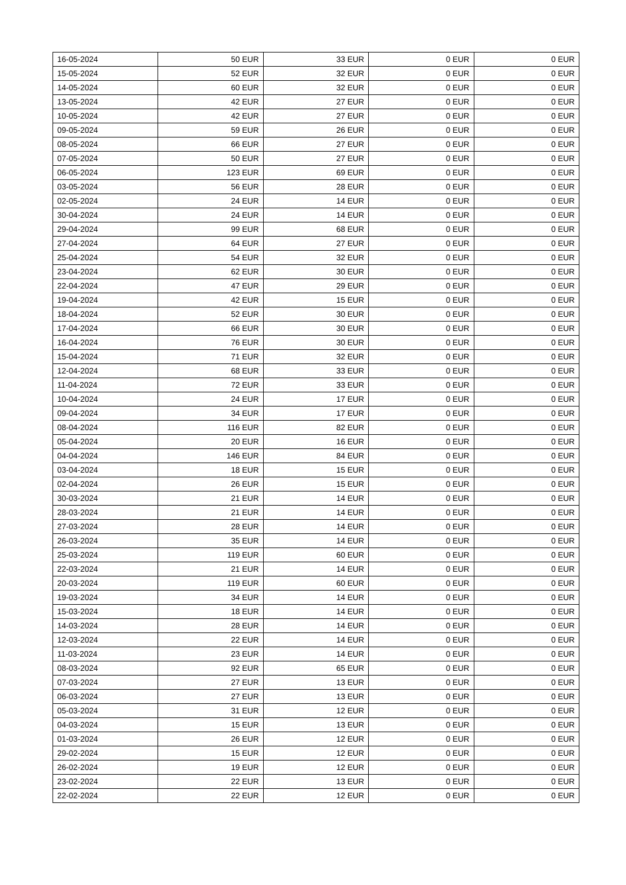| 16-05-2024 | 50 EUR | 33 EUR | 0 EUR | 0 EUR |
| 15-05-2024 | 52 EUR | 32 EUR | 0 EUR | 0 EUR |
| 14-05-2024 | 60 EUR | 32 EUR | 0 EUR | 0 EUR |
| 13-05-2024 | 42 EUR | 27 EUR | 0 EUR | 0 EUR |
| 10-05-2024 | 42 EUR | 27 EUR | 0 EUR | 0 EUR |
| 09-05-2024 | 59 EUR | 26 EUR | 0 EUR | 0 EUR |
| 08-05-2024 | 66 EUR | 27 EUR | 0 EUR | 0 EUR |
| 07-05-2024 | 50 EUR | 27 EUR | 0 EUR | 0 EUR |
| 06-05-2024 | 123 EUR | 69 EUR | 0 EUR | 0 EUR |
| 03-05-2024 | 56 EUR | 28 EUR | 0 EUR | 0 EUR |
| 02-05-2024 | 24 EUR | 14 EUR | 0 EUR | 0 EUR |
| 30-04-2024 | 24 EUR | 14 EUR | 0 EUR | 0 EUR |
| 29-04-2024 | 99 EUR | 68 EUR | 0 EUR | 0 EUR |
| 27-04-2024 | 64 EUR | 27 EUR | 0 EUR | 0 EUR |
| 25-04-2024 | 54 EUR | 32 EUR | 0 EUR | 0 EUR |
| 23-04-2024 | 62 EUR | 30 EUR | 0 EUR | 0 EUR |
| 22-04-2024 | 47 EUR | 29 EUR | 0 EUR | 0 EUR |
| 19-04-2024 | 42 EUR | 15 EUR | 0 EUR | 0 EUR |
| 18-04-2024 | 52 EUR | 30 EUR | 0 EUR | 0 EUR |
| 17-04-2024 | 66 EUR | 30 EUR | 0 EUR | 0 EUR |
| 16-04-2024 | 76 EUR | 30 EUR | 0 EUR | 0 EUR |
| 15-04-2024 | 71 EUR | 32 EUR | 0 EUR | 0 EUR |
| 12-04-2024 | 68 EUR | 33 EUR | 0 EUR | 0 EUR |
| 11-04-2024 | 72 EUR | 33 EUR | 0 EUR | 0 EUR |
| 10-04-2024 | 24 EUR | 17 EUR | 0 EUR | 0 EUR |
| 09-04-2024 | 34 EUR | 17 EUR | 0 EUR | 0 EUR |
| 08-04-2024 | 116 EUR | 82 EUR | 0 EUR | 0 EUR |
| 05-04-2024 | 20 EUR | 16 EUR | 0 EUR | 0 EUR |
| 04-04-2024 | 146 EUR | 84 EUR | 0 EUR | 0 EUR |
| 03-04-2024 | 18 EUR | 15 EUR | 0 EUR | 0 EUR |
| 02-04-2024 | 26 EUR | 15 EUR | 0 EUR | 0 EUR |
| 30-03-2024 | 21 EUR | 14 EUR | 0 EUR | 0 EUR |
| 28-03-2024 | 21 EUR | 14 EUR | 0 EUR | 0 EUR |
| 27-03-2024 | 28 EUR | 14 EUR | 0 EUR | 0 EUR |
| 26-03-2024 | 35 EUR | 14 EUR | 0 EUR | 0 EUR |
| 25-03-2024 | 119 EUR | 60 EUR | 0 EUR | 0 EUR |
| 22-03-2024 | 21 EUR | 14 EUR | 0 EUR | 0 EUR |
| 20-03-2024 | 119 EUR | 60 EUR | 0 EUR | 0 EUR |
| 19-03-2024 | 34 EUR | 14 EUR | 0 EUR | 0 EUR |
| 15-03-2024 | 18 EUR | 14 EUR | 0 EUR | 0 EUR |
| 14-03-2024 | 28 EUR | 14 EUR | 0 EUR | 0 EUR |
| 12-03-2024 | 22 EUR | 14 EUR | 0 EUR | 0 EUR |
| 11-03-2024 | 23 EUR | 14 EUR | 0 EUR | 0 EUR |
| 08-03-2024 | 92 EUR | 65 EUR | 0 EUR | 0 EUR |
| 07-03-2024 | 27 EUR | 13 EUR | 0 EUR | 0 EUR |
| 06-03-2024 | 27 EUR | 13 EUR | 0 EUR | 0 EUR |
| 05-03-2024 | 31 EUR | 12 EUR | 0 EUR | 0 EUR |
| 04-03-2024 | 15 EUR | 13 EUR | 0 EUR | 0 EUR |
| 01-03-2024 | 26 EUR | 12 EUR | 0 EUR | 0 EUR |
| 29-02-2024 | 15 EUR | 12 EUR | 0 EUR | 0 EUR |
| 26-02-2024 | 19 EUR | 12 EUR | 0 EUR | 0 EUR |
| 23-02-2024 | 22 EUR | 13 EUR | 0 EUR | 0 EUR |
| 22-02-2024 | 22 EUR | 12 EUR | 0 EUR | 0 EUR |